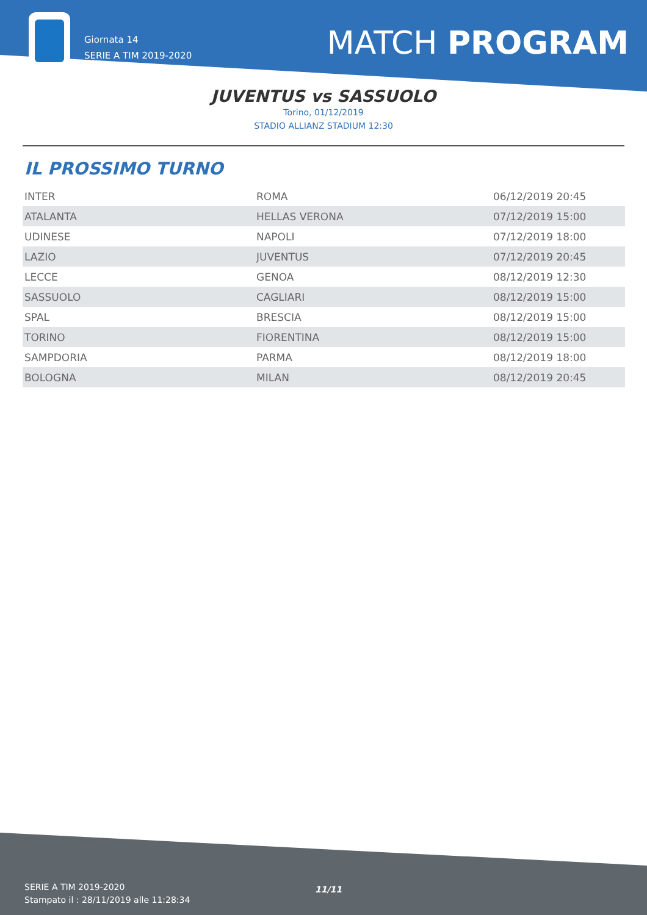Giornata 14
SERIE A TIM 2019-2020
MATCH PROGRAM
JUVENTUS vs SASSUOLO
Torino, 01/12/2019
STADIO ALLIANZ STADIUM 12:30
IL PROSSIMO TURNO
| INTER | ROMA | 06/12/2019 20:45 |
| ATALANTA | HELLAS VERONA | 07/12/2019 15:00 |
| UDINESE | NAPOLI | 07/12/2019 18:00 |
| LAZIO | JUVENTUS | 07/12/2019 20:45 |
| LECCE | GENOA | 08/12/2019 12:30 |
| SASSUOLO | CAGLIARI | 08/12/2019 15:00 |
| SPAL | BRESCIA | 08/12/2019 15:00 |
| TORINO | FIORENTINA | 08/12/2019 15:00 |
| SAMPDORIA | PARMA | 08/12/2019 18:00 |
| BOLOGNA | MILAN | 08/12/2019 20:45 |
SERIE A TIM 2019-2020
Stampato il : 28/11/2019 alle 11:28:34
11/11